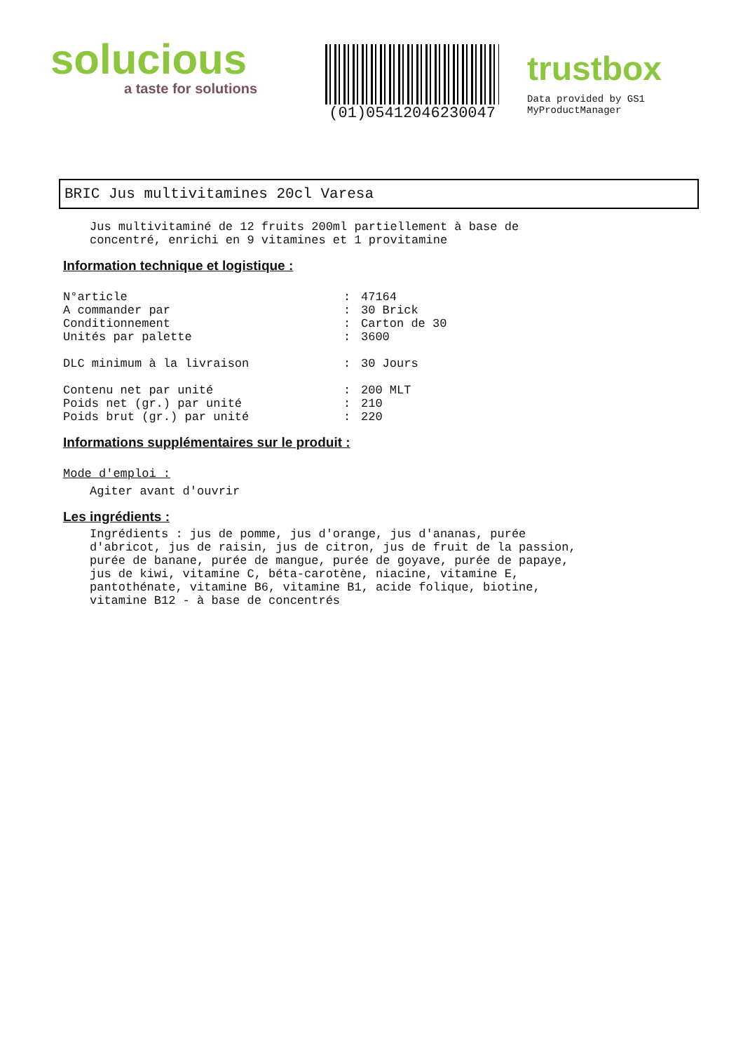solucious
a taste for solutions
(01)05412046230047
trustbox
Data provided by GS1 MyProductManager
BRIC Jus multivitamines 20cl Varesa
Jus multivitaminé de 12 fruits 200ml partiellement à base de
concentré, enrichi en 9 vitamines et 1 provitamine
Information technique et logistique :
| N°article | : | 47164 |
| A commander par | : | 30 Brick |
| Conditionnement | : | Carton de 30 |
| Unités par palette | : | 3600 |
| DLC minimum à la livraison | : | 30 Jours |
| Contenu net par unité | : | 200 MLT |
| Poids net (gr.) par unité | : | 210 |
| Poids brut (gr.) par unité | : | 220 |
Informations supplémentaires sur le produit :
Mode d'emploi :
Agiter avant d'ouvrir
Les ingrédients :
Ingrédients : jus de pomme, jus d'orange, jus d'ananas, purée
d'abricot, jus de raisin, jus de citron, jus de fruit de la passion,
purée de banane, purée de mangue, purée de goyave, purée de papaye,
jus de kiwi, vitamine C, béta-carotène, niacine, vitamine E,
pantothénate, vitamine B6, vitamine B1, acide folique, biotine,
vitamine B12 - à base de concentrés